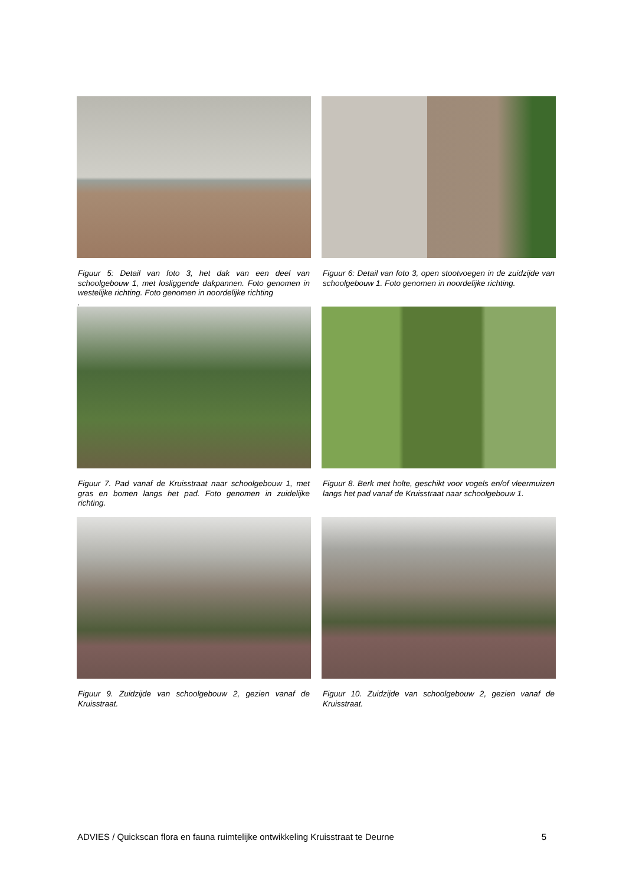Figuur 5: Detail van foto 3, het dak van een deel van schoolgebouw 1, met losliggende dakpannen. Foto genomen in westelijke richting. Foto genomen in noordelijke richting
.
Figuur 6: Detail van foto 3, open stootvoegen in de zuidzijde van schoolgebouw 1. Foto genomen in noordelijke richting.
Figuur 7. Pad vanaf de Kruisstraat naar schoolgebouw 1, met gras en bomen langs het pad. Foto genomen in zuidelijke richting.
Figuur 8. Berk met holte, geschikt voor vogels en/of vleermuizen langs het pad vanaf de Kruisstraat naar schoolgebouw 1.
Figuur 9. Zuidzijde van schoolgebouw 2, gezien vanaf de Kruisstraat.
Figuur 10. Zuidzijde van schoolgebouw 2, gezien vanaf de Kruisstraat.
ADVIES / Quickscan flora en fauna ruimtelijke ontwikkeling Kruisstraat te Deurne 5